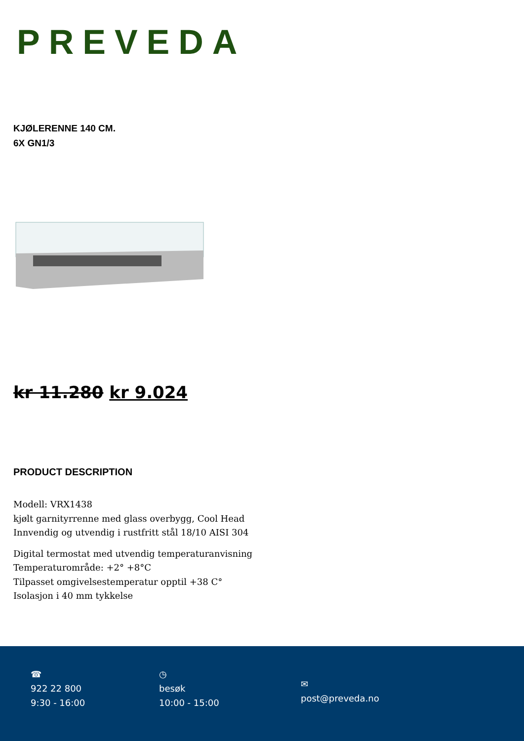PREVEDA
KJØLERENNE 140 CM.
6X GN1/3
kr 11.280 kr 9.024
PRODUCT DESCRIPTION
Modell: VRX1438
kjølt garnityrrenne med glass overbygg, Cool Head
Innvendig og utvendig i rustfritt stål 18/10 AISI 304
Digital termostat med utvendig temperaturanvisning
Temperaturområde: +2° +8°C
Tilpasset omgivelsestemperatur opptil +38 C°
Isolasjon i 40 mm tykkelse
☎
922 22 800
9:30 - 16:00
◷
besøk
10:00 - 15:00
✉
post@preveda.no